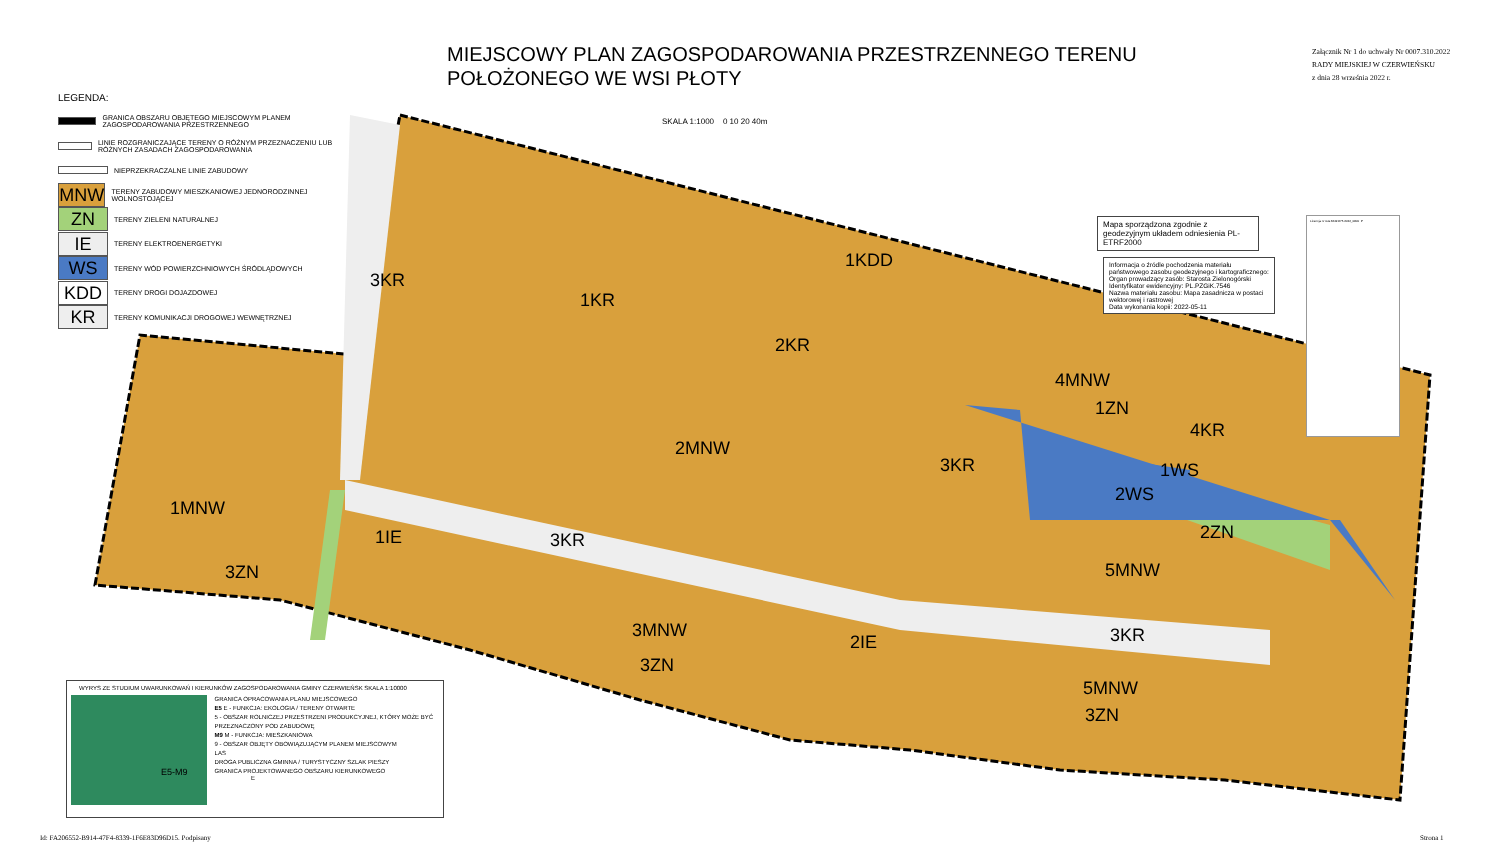MIEJSCOWY PLAN ZAGOSPODAROWANIA PRZESTRZENNEGO TERENU
POŁOŻONEGO WE WSI PŁOTY
Załącznik Nr 1 do uchwały Nr 0007.310.2022
RADY MIEJSKIEJ W CZERWIEŃSKU
z dnia 28 września 2022 r.
LEGENDA:
GRANICA OBSZARU OBJĘTEGO MIEJSCOWYM PLANEM ZAGOSPODAROWANIA PRZESTRZENNEGO
LINIE ROZGRANICZAJĄCE TERENY O RÓŻNYM PRZEZNACZENIU LUB RÓŻNYCH ZASADACH ZAGOSPODAROWANIA
NIEPRZEKRACZALNE LINIE ZABUDOWY
MNW
TERENY ZABUDOWY MIESZKANIOWEJ JEDNORODZINNEJ WOLNOSTOJĄCEJ
ZN
TERENY ZIELENI NATURALNEJ
IE
TERENY ELEKTROENERGETYKI
WS
TERENY WÓD POWIERZCHNIOWYCH ŚRÓDLĄDOWYCH
KDD
TERENY DROGI DOJAZDOWEJ
KR
TERENY KOMUNIKACJI DROGOWEJ WEWNĘTRZNEJ
SKALA 1:1000 0 10 20 40m
Mapa sporządzona zgodnie z geodezyjnym układem odniesienia PL-ETRF2000
Informacja o źródle pochodzenia materiału państwowego zasobu geodezyjnego i kartograficznego:
Organ prowadzący zasób: Starosta Zielonogórski
Identyfikator ewidencyjny: PL.PZGiK.7546
Nazwa materiału zasobu: Mapa zasadnicza w postaci wektorowej i rastrowej
Data wykonania kopii: 2022-05-11
Licencja nr GG.6642.875.2022_0800_P
1MNW
2MNW
3MNW
4MNW
5MNW
5MNW
1ZN
2ZN
3ZN
3ZN
3ZN
2WS
1WS
1KDD
1IE
2IE
3KR
3KR
3KR
1KR
2KR
4KR
3KR
WYRYS ZE STUDIUM UWARUNKOWAŃ I KIERUNKÓW ZAGOSPODAROWANIA GMINY CZERWIEŃSK SKALA 1:10000
E5-M9
E
GRANICA OPRACOWANIA PLANU MIEJSCOWEGO
E5 E - FUNKCJA: EKOLOGIA / TERENY OTWARTE
5 - OBSZAR ROLNICZEJ PRZESTRZENI PRODUKCYJNEJ, KTÓRY MOŻE BYĆ PRZEZNACZONY POD ZABUDOWĘ
M9 M - FUNKCJA: MIESZKANIOWA
9 - OBSZAR OBJĘTY OBOWIĄZUJĄCYM PLANEM MIEJSCOWYM
LAS
DROGA PUBLICZNA GMINNA / TURYSTYCZNY SZLAK PIESZY
GRANICA PROJEKTOWANEGO OBSZARU KIERUNKOWEGO
Id: FA206552-B914-47F4-8339-1F6E83D96D15. Podpisany
Strona 1